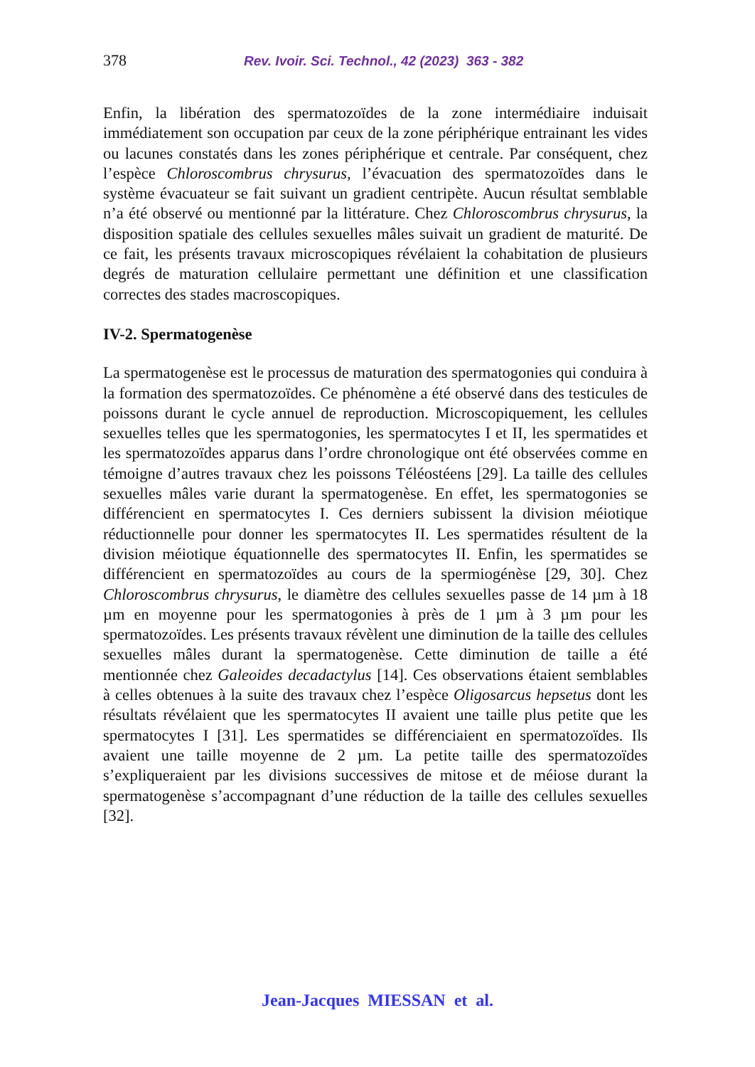378 Rev. Ivoir. Sci. Technol., 42 (2023) 363 - 382
Enfin, la libération des spermatozoïdes de la zone intermédiaire induisait immédiatement son occupation par ceux de la zone périphérique entrainant les vides ou lacunes constatés dans les zones périphérique et centrale. Par conséquent, chez l’espèce Chloroscombrus chrysurus, l’évacuation des spermatozoïdes dans le système évacuateur se fait suivant un gradient centripète. Aucun résultat semblable n’a été observé ou mentionné par la littérature. Chez Chloroscombrus chrysurus, la disposition spatiale des cellules sexuelles mâles suivait un gradient de maturité. De ce fait, les présents travaux microscopiques révélaient la cohabitation de plusieurs degrés de maturation cellulaire permettant une définition et une classification correctes des stades macroscopiques.
IV-2. Spermatogenèse
La spermatogenèse est le processus de maturation des spermatogonies qui conduira à la formation des spermatozoïdes. Ce phénomène a été observé dans des testicules de poissons durant le cycle annuel de reproduction. Microscopiquement, les cellules sexuelles telles que les spermatogonies, les spermatocytes I et II, les spermatides et les spermatozoïdes apparus dans l’ordre chronologique ont été observées comme en témoigne d’autres travaux chez les poissons Téléostéens [29]. La taille des cellules sexuelles mâles varie durant la spermatogenèse. En effet, les spermatogonies se différencient en spermatocytes I. Ces derniers subissent la division méiotique réductionnelle pour donner les spermatocytes II. Les spermatides résultent de la division méiotique équationnelle des spermatocytes II. Enfin, les spermatides se différencient en spermatozoïdes au cours de la spermiogénèse [29, 30]. Chez Chloroscombrus chrysurus, le diamètre des cellules sexuelles passe de 14 µm à 18 µm en moyenne pour les spermatogonies à près de 1 µm à 3 µm pour les spermatozoïdes. Les présents travaux révèlent une diminution de la taille des cellules sexuelles mâles durant la spermatogenèse. Cette diminution de taille a été mentionnée chez Galeoides decadactylus [14]. Ces observations étaient semblables à celles obtenues à la suite des travaux chez l’espèce Oligosarcus hepsetus dont les résultats révélaient que les spermatocytes II avaient une taille plus petite que les spermatocytes I [31]. Les spermatides se différenciaient en spermatozoïdes. Ils avaient une taille moyenne de 2 µm. La petite taille des spermatozoïdes s’expliqueraient par les divisions successives de mitose et de méiose durant la spermatogenèse s’accompagnant d’une réduction de la taille des cellules sexuelles [32].
Jean-Jacques MIESSAN et al.